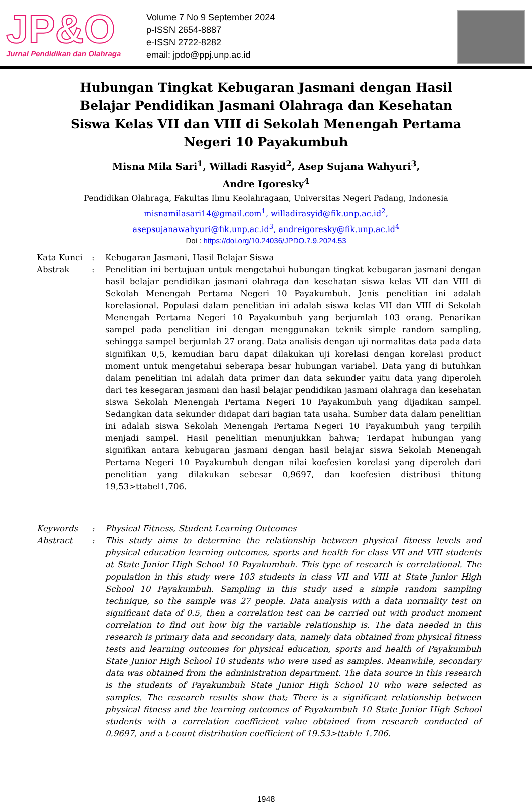JP&O
Jurnal Pendidikan dan Olahraga
Volume 7 No 9 September 2024
p-ISSN 2654-8887
e-ISSN 2722-8282
email: jpdo@ppj.unp.ac.id
Hubungan Tingkat Kebugaran Jasmani dengan Hasil Belajar Pendidikan Jasmani Olahraga dan Kesehatan Siswa Kelas VII dan VIII di Sekolah Menengah Pertama Negeri 10 Payakumbuh
Misna Mila Sari<sup>1</sup>, Willadi Rasyid<sup>2</sup>, Asep Sujana Wahyuri<sup>3</sup>, Andre Igoresky<sup>4</sup>
Pendidikan Olahraga, Fakultas Ilmu Keolahragaan, Universitas Negeri Padang, Indonesia
misnamilasari14@gmail.com<sup>1</sup>, willadirasyid@fik.unp.ac.id<sup>2</sup>,
asepsujanawahyuri@fik.unp.ac.id<sup>3</sup>, andreigoresky@fik.unp.ac.id<sup>4</sup>
Doi : https://doi.org/10.24036/JPDO.7.9.2024.53
Kata Kunci : Kebugaran Jasmani, Hasil Belajar Siswa
Abstrak : Penelitian ini bertujuan untuk mengetahui hubungan tingkat kebugaran jasmani dengan hasil belajar pendidikan jasmani olahraga dan kesehatan siswa kelas VII dan VIII di Sekolah Menengah Pertama Negeri 10 Payakumbuh. Jenis penelitian ini adalah korelasional. Populasi dalam penelitian ini adalah siswa kelas VII dan VIII di Sekolah Menengah Pertama Negeri 10 Payakumbuh yang berjumlah 103 orang. Penarikan sampel pada penelitian ini dengan menggunakan teknik simple random sampling, sehingga sampel berjumlah 27 orang. Data analisis dengan uji normalitas data pada data signifikan 0,5, kemudian baru dapat dilakukan uji korelasi dengan korelasi product moment untuk mengetahui seberapa besar hubungan variabel. Data yang di butuhkan dalam penelitian ini adalah data primer dan data sekunder yaitu data yang diperoleh dari tes kesegaran jasmani dan hasil belajar pendidikan jasmani olahraga dan kesehatan siswa Sekolah Menengah Pertama Negeri 10 Payakumbuh yang dijadikan sampel. Sedangkan data sekunder didapat dari bagian tata usaha. Sumber data dalam penelitian ini adalah siswa Sekolah Menengah Pertama Negeri 10 Payakumbuh yang terpilih menjadi sampel. Hasil penelitian menunjukkan bahwa; Terdapat hubungan yang signifikan antara kebugaran jasmani dengan hasil belajar siswa Sekolah Menengah Pertama Negeri 10 Payakumbuh dengan nilai koefesien korelasi yang diperoleh dari penelitian yang dilakukan sebesar 0,9697, dan koefesien distribusi thitung 19,53>ttabel1,706.
Keywords : Physical Fitness, Student Learning Outcomes
Abstract : This study aims to determine the relationship between physical fitness levels and physical education learning outcomes, sports and health for class VII and VIII students at State Junior High School 10 Payakumbuh. This type of research is correlational. The population in this study were 103 students in class VII and VIII at State Junior High School 10 Payakumbuh. Sampling in this study used a simple random sampling technique, so the sample was 27 people. Data analysis with a data normality test on significant data of 0.5, then a correlation test can be carried out with product moment correlation to find out how big the variable relationship is. The data needed in this research is primary data and secondary data, namely data obtained from physical fitness tests and learning outcomes for physical education, sports and health of Payakumbuh State Junior High School 10 students who were used as samples. Meanwhile, secondary data was obtained from the administration department. The data source in this research is the students of Payakumbuh State Junior High School 10 who were selected as samples. The research results show that; There is a significant relationship between physical fitness and the learning outcomes of Payakumbuh 10 State Junior High School students with a correlation coefficient value obtained from research conducted of 0.9697, and a t-count distribution coefficient of 19.53>ttable 1.706.
1948